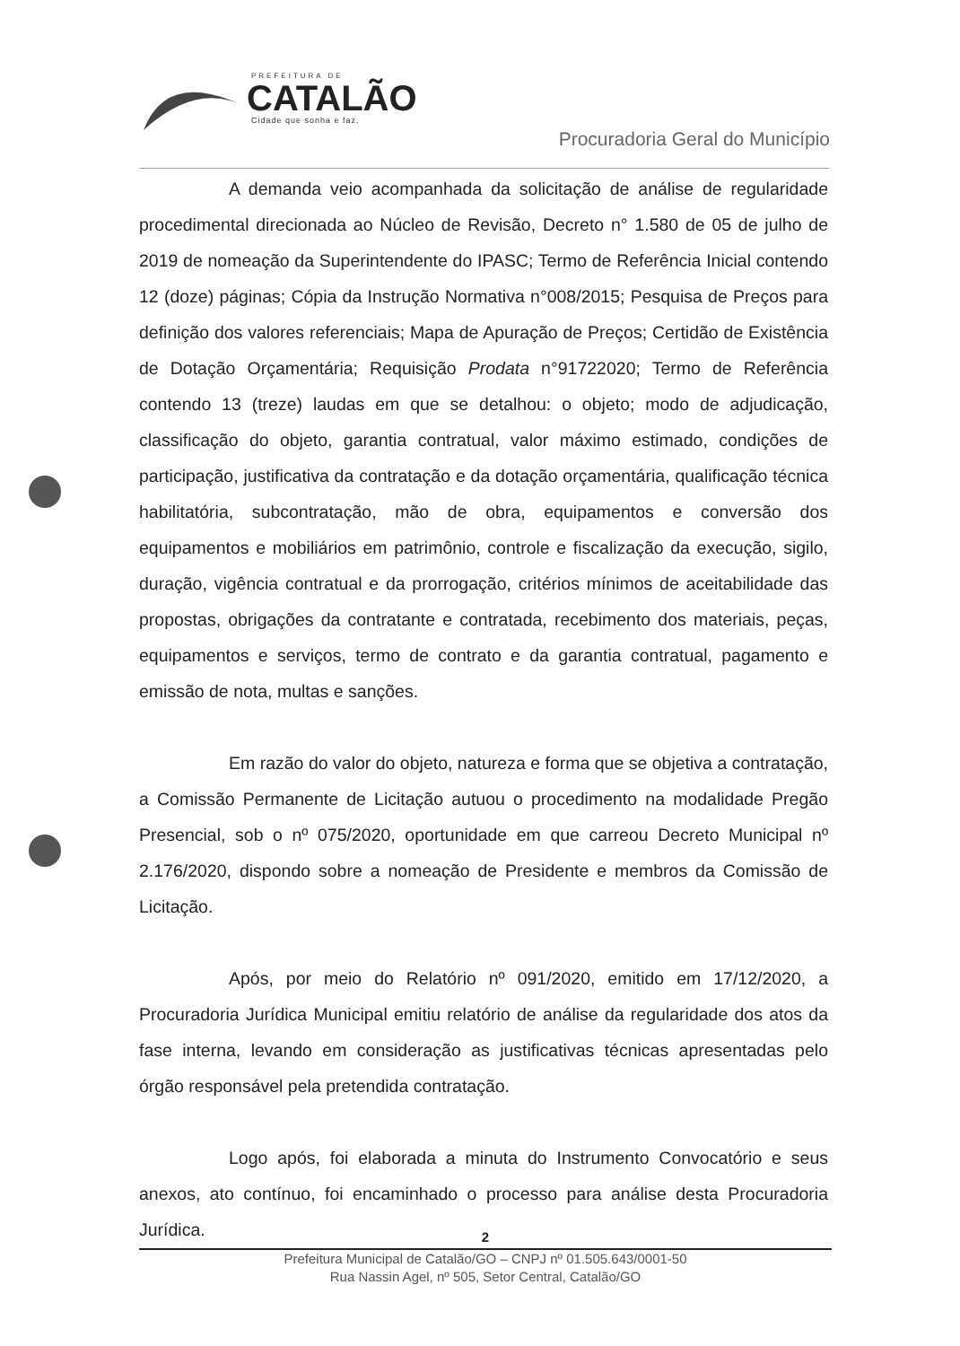PREFEITURA DE
CATALÃO
Cidade que sonha e faz.
Procuradoria Geral do Município
A demanda veio acompanhada da solicitação de análise de regularidade procedimental direcionada ao Núcleo de Revisão, Decreto n° 1.580 de 05 de julho de 2019 de nomeação da Superintendente do IPASC; Termo de Referência Inicial contendo 12 (doze) páginas; Cópia da Instrução Normativa n°008/2015; Pesquisa de Preços para definição dos valores referenciais; Mapa de Apuração de Preços; Certidão de Existência de Dotação Orçamentária; Requisição Prodata n°91722020; Termo de Referência contendo 13 (treze) laudas em que se detalhou: o objeto; modo de adjudicação, classificação do objeto, garantia contratual, valor máximo estimado, condições de participação, justificativa da contratação e da dotação orçamentária, qualificação técnica habilitatória, subcontratação, mão de obra, equipamentos e conversão dos equipamentos e mobiliários em patrimônio, controle e fiscalização da execução, sigilo, duração, vigência contratual e da prorrogação, critérios mínimos de aceitabilidade das propostas, obrigações da contratante e contratada, recebimento dos materiais, peças, equipamentos e serviços, termo de contrato e da garantia contratual, pagamento e emissão de nota, multas e sanções.
Em razão do valor do objeto, natureza e forma que se objetiva a contratação, a Comissão Permanente de Licitação autuou o procedimento na modalidade Pregão Presencial, sob o nº 075/2020, oportunidade em que carreou Decreto Municipal nº 2.176/2020, dispondo sobre a nomeação de Presidente e membros da Comissão de Licitação.
Após, por meio do Relatório nº 091/2020, emitido em 17/12/2020, a Procuradoria Jurídica Municipal emitiu relatório de análise da regularidade dos atos da fase interna, levando em consideração as justificativas técnicas apresentadas pelo órgão responsável pela pretendida contratação.
Logo após, foi elaborada a minuta do Instrumento Convocatório e seus anexos, ato contínuo, foi encaminhado o processo para análise desta Procuradoria Jurídica.
2
Prefeitura Municipal de Catalão/GO – CNPJ nº 01.505.643/0001-50
Rua Nassin Agel, nº 505, Setor Central, Catalão/GO